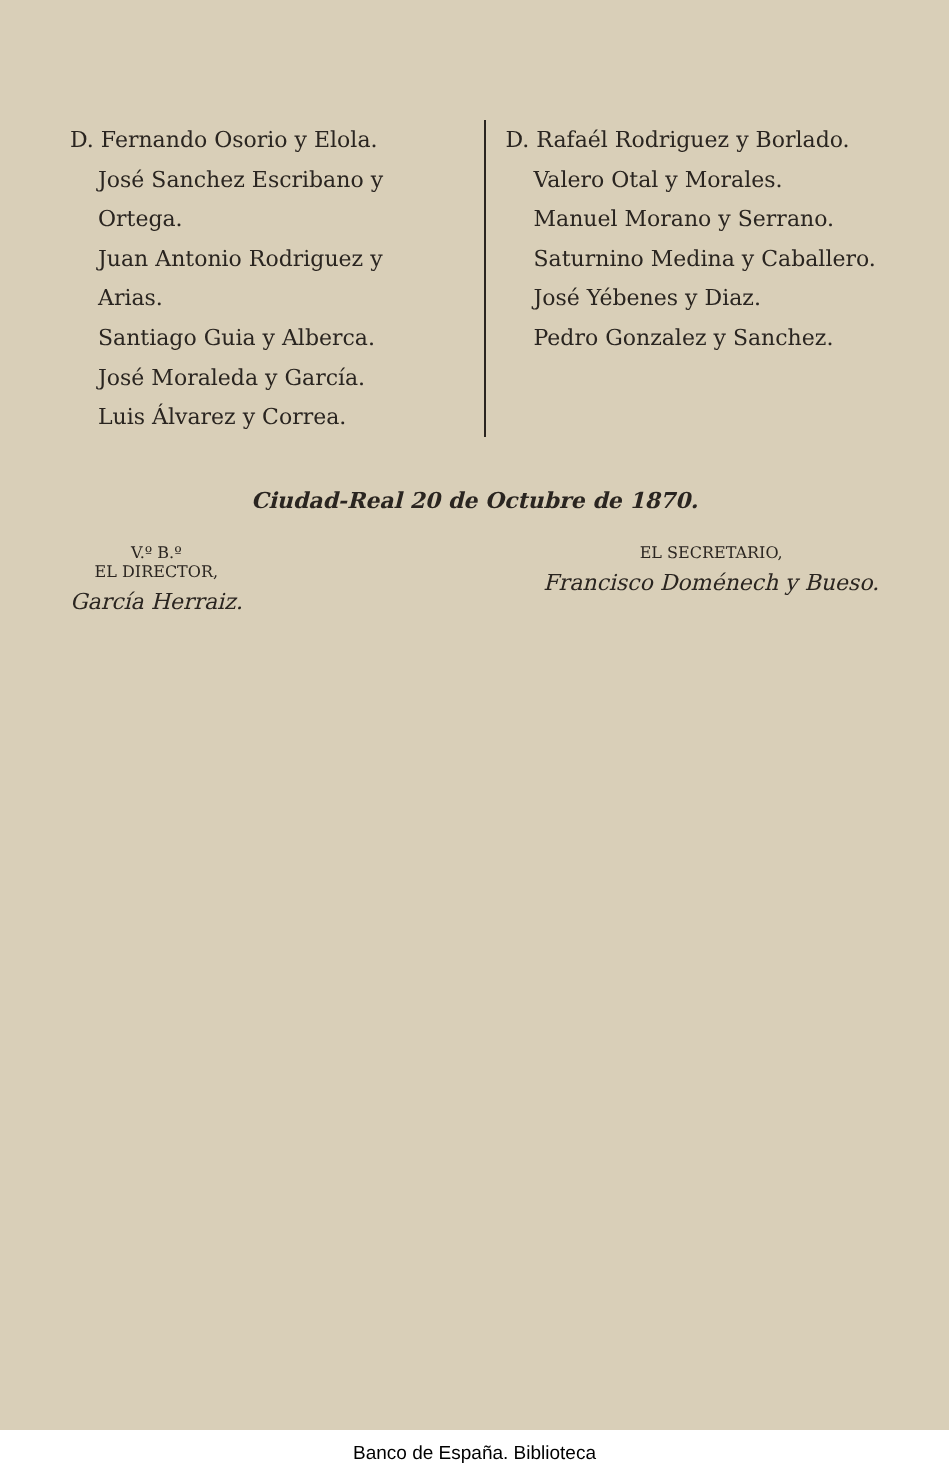D. Fernando Osorio y Elola.
José Sanchez Escribano y Ortega.
Juan Antonio Rodriguez y Arias.
Santiago Guia y Alberca.
José Moraleda y García.
Luis Álvarez y Correa.
D. Rafaél Rodriguez y Borlado.
Valero Otal y Morales.
Manuel Morano y Serrano.
Saturnino Medina y Caballero.
José Yébenes y Diaz.
Pedro Gonzalez y Sanchez.
Ciudad-Real 20 de Octubre de 1870.
V.º B.º
EL DIRECTOR,
García Herraiz.
EL SECRETARIO,
Francisco Doménech y Bueso.
Banco de España. Biblioteca